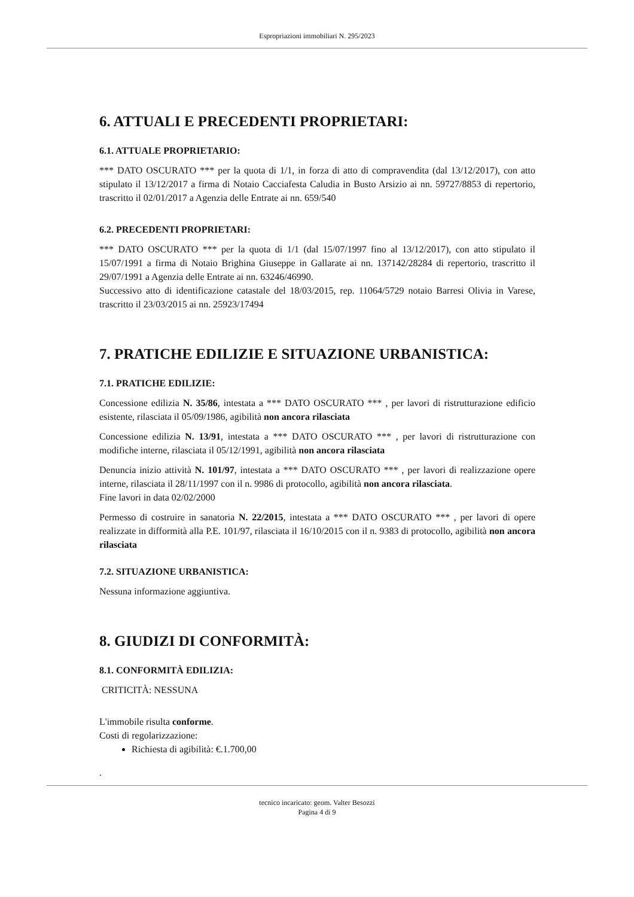Espropriazioni immobiliari N. 295/2023
6. ATTUALI E PRECEDENTI PROPRIETARI:
6.1. ATTUALE PROPRIETARIO:
*** DATO OSCURATO *** per la quota di 1/1, in forza di atto di compravendita (dal 13/12/2017), con atto stipulato il 13/12/2017 a firma di Notaio Cacciafesta Caludia in Busto Arsizio ai nn. 59727/8853 di repertorio, trascritto il 02/01/2017 a Agenzia delle Entrate ai nn. 659/540
6.2. PRECEDENTI PROPRIETARI:
*** DATO OSCURATO *** per la quota di 1/1 (dal 15/07/1997 fino al 13/12/2017), con atto stipulato il 15/07/1991 a firma di Notaio Brighina Giuseppe in Gallarate ai nn. 137142/28284 di repertorio, trascritto il 29/07/1991 a Agenzia delle Entrate ai nn. 63246/46990.
Successivo atto di identificazione catastale del 18/03/2015, rep. 11064/5729 notaio Barresi Olivia in Varese, trascritto il 23/03/2015 ai nn. 25923/17494
7. PRATICHE EDILIZIE E SITUAZIONE URBANISTICA:
7.1. PRATICHE EDILIZIE:
Concessione edilizia N. 35/86, intestata a *** DATO OSCURATO *** , per lavori di ristrutturazione edificio esistente, rilasciata il 05/09/1986, agibilità non ancora rilasciata
Concessione edilizia N. 13/91, intestata a *** DATO OSCURATO *** , per lavori di ristrutturazione con modifiche interne, rilasciata il 05/12/1991, agibilità non ancora rilasciata
Denuncia inizio attività N. 101/97, intestata a *** DATO OSCURATO *** , per lavori di realizzazione opere interne, rilasciata il 28/11/1997 con il n. 9986 di protocollo, agibilità non ancora rilasciata.
Fine lavori in data 02/02/2000
Permesso di costruire in sanatoria N. 22/2015, intestata a *** DATO OSCURATO *** , per lavori di opere realizzate in difformità alla P.E. 101/97, rilasciata il 16/10/2015 con il n. 9383 di protocollo, agibilità non ancora rilasciata
7.2. SITUAZIONE URBANISTICA:
Nessuna informazione aggiuntiva.
8. GIUDIZI DI CONFORMITÀ:
8.1. CONFORMITÀ EDILIZIA:
CRITICITÀ: NESSUNA
L'immobile risulta conforme.
Costi di regolarizzazione:
Richiesta di agibilità: €.1.700,00
.
tecnico incaricato: geom. Valter Besozzi
Pagina 4 di 9